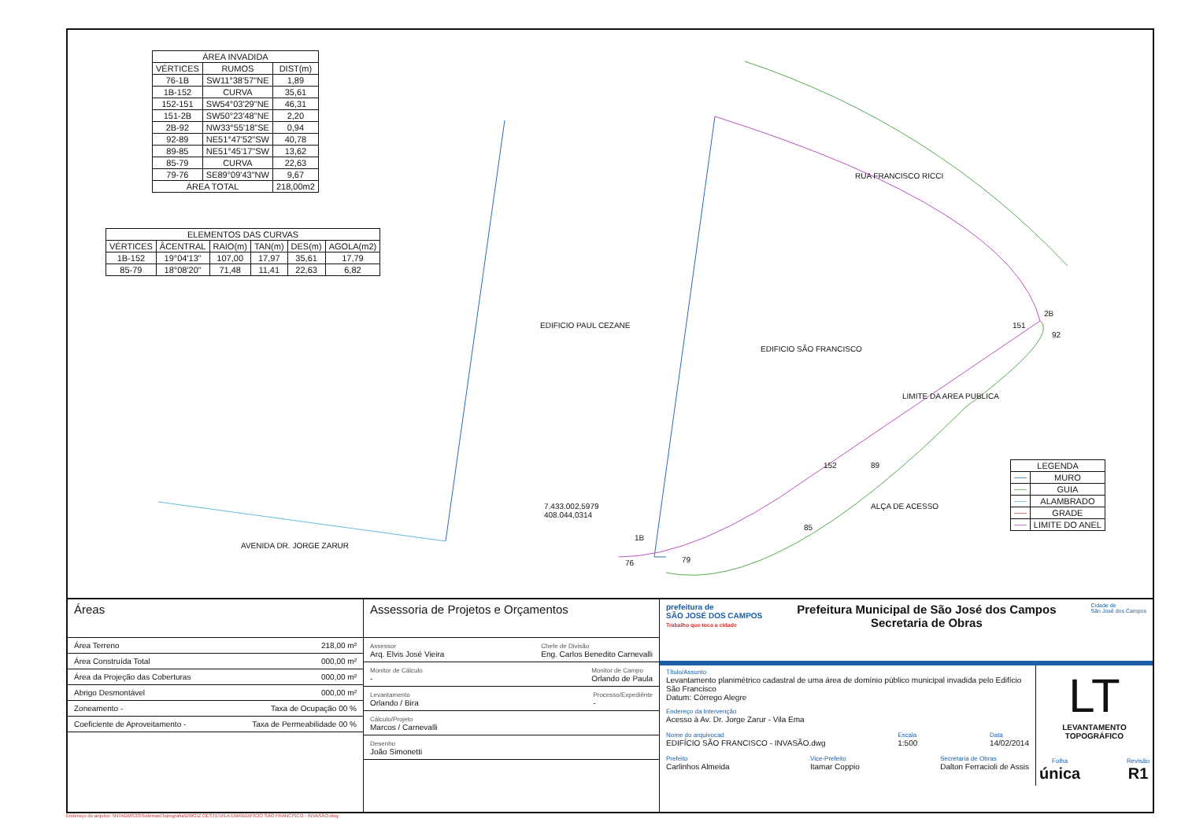| ÁREA INVADIDA | | |
| --- | --- | --- |
| VÉRTICES | RUMOS | DIST(m) |
| 76-1B | SW11°38'57"NE | 1,89 |
| 1B-152 | CURVA | 35,61 |
| 152-151 | SW54°03'29"NE | 46,31 |
| 151-2B | SW50°23'48"NE | 2,20 |
| 2B-92 | NW33°55'18"SE | 0,94 |
| 92-89 | NE51°47'52"SW | 40,78 |
| 89-85 | NE51°45'17"SW | 13,62 |
| 85-79 | CURVA | 22,63 |
| 79-76 | SE89°09'43"NW | 9,67 |
| ÁREA TOTAL | | 218,00m2 |
| ELEMENTOS DAS CURVAS | | | | | |
| --- | --- | --- | --- | --- | --- |
| VÉRTICES | ÂCENTRAL | RAIO(m) | TAN(m) | DES(m) | AGOLA(m2) |
| 1B-152 | 19°04'13" | 107,00 | 17,97 | 35,61 | 17,79 |
| 85-79 | 18°08'20" | 71,48 | 11,41 | 22,63 | 6,82 |
EDIFICIO PAUL CEZANE
EDIFICIO SÃO FRANCISCO
RUA FRANCISCO RICCI
LIMITE DA AREA PUBLICA
ALÇA DE ACESSO
AVENIDA DR. JORGE ZARUR
7.433.002,5979
408.044,0314
76
1B
79
85
152 89
151
2B
92
| LEGENDA | |
| --- | --- |
| ── | MURO |
| ── | GUIA |
| ── | ALAMBRADO |
| ── | GRADE |
| ── | LIMITE DO ANEL |
Áreas
Área Terreno 218,00 m²
Área Construída Total 000,00 m²
Área da Projeção das Coberturas 000,00 m²
Abrigo Desmontável 000,00 m²
Zoneamento - Taxa de Ocupação 00 %
Coeficiente de Aproveitamento - Taxa de Permeabilidade 00 %
Assessoria de Projetos e Orçamentos
Assessor
Arq. Elvis José Vieira Chefe de Divisão
Eng. Carlos Benedito Carnevalli
Monitor de Cálculo
- Monitor de Campo
Orlando de Paula
Levantamento
Orlando / Bira Processo/Expediênte
-
Cálculo/Projeto
Marcos / Carnevalli
Desenho
João Simonetti
prefeitura de
SÃO JOSÉ DOS CAMPOS
Trabalho que toca a cidade Prefeitura Municipal de São José dos Campos
Secretaria de Obras Cidade de
São José dos Campos
Título/Assunto
Levantamento planimétrico cadastral de uma área de domínio público municipal invadida pelo Edifício São Francisco
Datum: Córrego Alegre
Endereço da Intervenção
Acesso à Av. Dr. Jorge Zarur - Vila Ema
Nome do arquivocad
EDIFÍCIO SÃO FRANCISCO - INVASÃO.dwg Escala
1:500 Data
14/02/2014
Prefeito
Carlinhos Almeida Vice-Prefeito
Itamar Coppio Secretaria de Obras
Dalton Ferracioli de Assis
LT
LEVANTAMENTO
TOPOGRÁFICO
Folha
única Revisão
R1
Endereço do arquivo: \\NTADMS33\Sistemas\Topografia\DWG\Z OESTE\VILA EMA\EDIFÍCIO SÃO FRANCISCO - INVASÃO.dwg